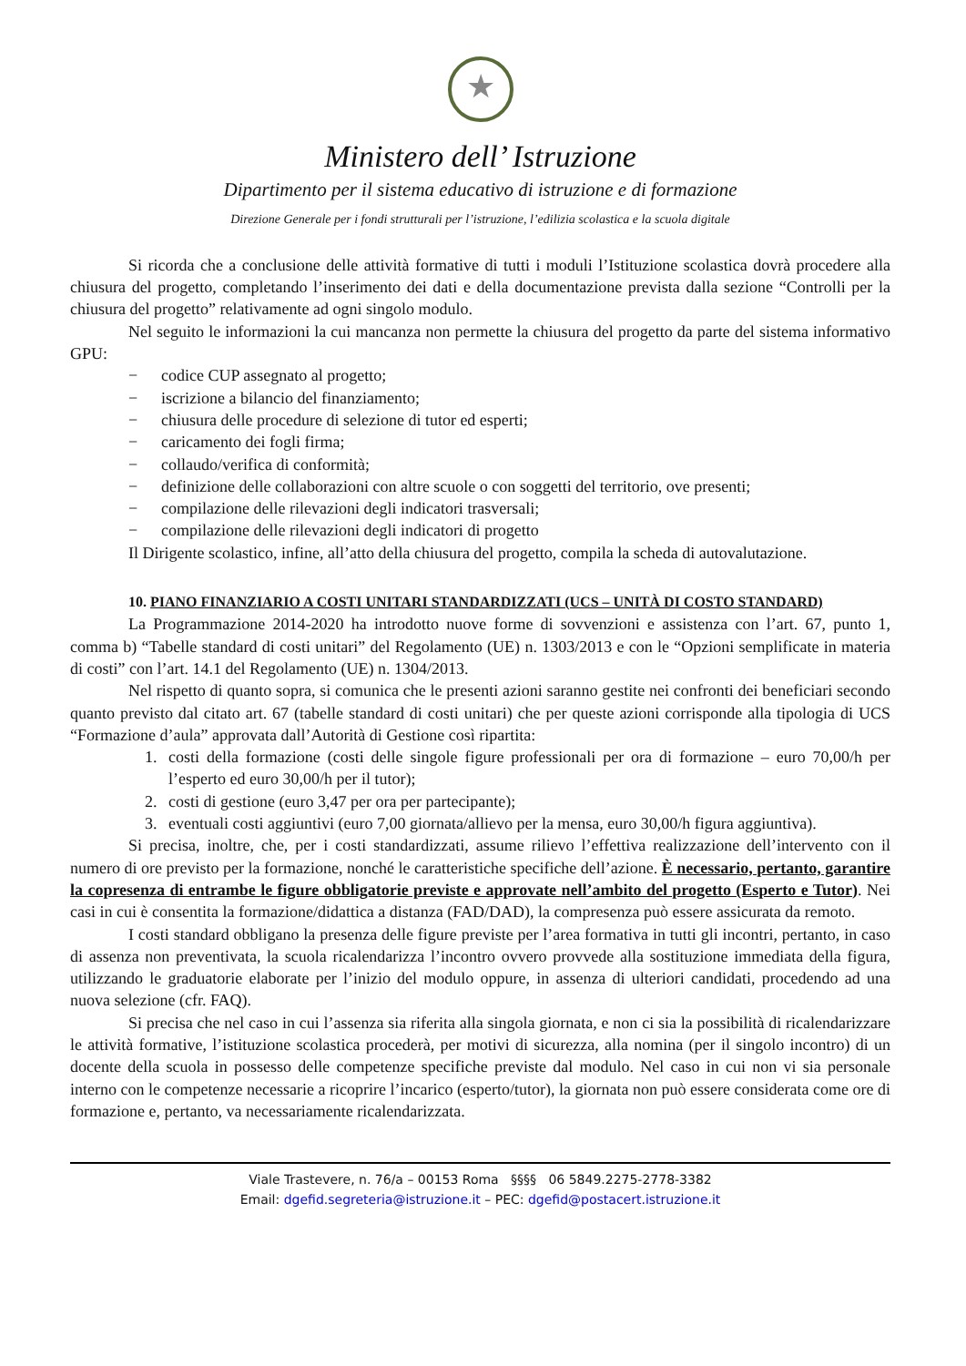★
Ministero dell’ Istruzione
Dipartimento per il sistema educativo di istruzione e di formazione
Direzione Generale per i fondi strutturali per l’istruzione, l’edilizia scolastica e la scuola digitale
Si ricorda che a conclusione delle attività formative di tutti i moduli l’Istituzione scolastica dovrà procedere alla chiusura del progetto, completando l’inserimento dei dati e della documentazione prevista dalla sezione “Controlli per la chiusura del progetto” relativamente ad ogni singolo modulo.
Nel seguito le informazioni la cui mancanza non permette la chiusura del progetto da parte del sistema informativo GPU:
− codice CUP assegnato al progetto;
− iscrizione a bilancio del finanziamento;
− chiusura delle procedure di selezione di tutor ed esperti;
− caricamento dei fogli firma;
− collaudo/verifica di conformità;
− definizione delle collaborazioni con altre scuole o con soggetti del territorio, ove presenti;
− compilazione delle rilevazioni degli indicatori trasversali;
− compilazione delle rilevazioni degli indicatori di progetto
Il Dirigente scolastico, infine, all’atto della chiusura del progetto, compila la scheda di autovalutazione.
10. PIANO FINANZIARIO A COSTI UNITARI STANDARDIZZATI (UCS – UNITÀ DI COSTO STANDARD)
La Programmazione 2014-2020 ha introdotto nuove forme di sovvenzioni e assistenza con l’art. 67, punto 1, comma b) “Tabelle standard di costi unitari” del Regolamento (UE) n. 1303/2013 e con le “Opzioni semplificate in materia di costi” con l’art. 14.1 del Regolamento (UE) n. 1304/2013.
Nel rispetto di quanto sopra, si comunica che le presenti azioni saranno gestite nei confronti dei beneficiari secondo quanto previsto dal citato art. 67 (tabelle standard di costi unitari) che per queste azioni corrisponde alla tipologia di UCS “Formazione d’aula” approvata dall’Autorità di Gestione così ripartita:
1. costi della formazione (costi delle singole figure professionali per ora di formazione – euro 70,00/h per l’esperto ed euro 30,00/h per il tutor);
2. costi di gestione (euro 3,47 per ora per partecipante);
3. eventuali costi aggiuntivi (euro 7,00 giornata/allievo per la mensa, euro 30,00/h figura aggiuntiva).
Si precisa, inoltre, che, per i costi standardizzati, assume rilievo l’effettiva realizzazione dell’intervento con il numero di ore previsto per la formazione, nonché le caratteristiche specifiche dell’azione. È necessario, pertanto, garantire la copresenza di entrambe le figure obbligatorie previste e approvate nell’ambito del progetto (Esperto e Tutor). Nei casi in cui è consentita la formazione/didattica a distanza (FAD/DAD), la compresenza può essere assicurata da remoto.
I costi standard obbligano la presenza delle figure previste per l’area formativa in tutti gli incontri, pertanto, in caso di assenza non preventivata, la scuola ricalendarizza l’incontro ovvero provvede alla sostituzione immediata della figura, utilizzando le graduatorie elaborate per l’inizio del modulo oppure, in assenza di ulteriori candidati, procedendo ad una nuova selezione (cfr. FAQ).
Si precisa che nel caso in cui l’assenza sia riferita alla singola giornata, e non ci sia la possibilità di ricalendarizzare le attività formative, l’istituzione scolastica procederà, per motivi di sicurezza, alla nomina (per il singolo incontro) di un docente della scuola in possesso delle competenze specifiche previste dal modulo. Nel caso in cui non vi sia personale interno con le competenze necessarie a ricoprire l’incarico (esperto/tutor), la giornata non può essere considerata come ore di formazione e, pertanto, va necessariamente ricalendarizzata.
Viale Trastevere, n. 76/a – 00153 Roma §§§§ 06 5849.2275-2778-3382
Email: dgefid.segreteria@istruzione.it – PEC: dgefid@postacert.istruzione.it